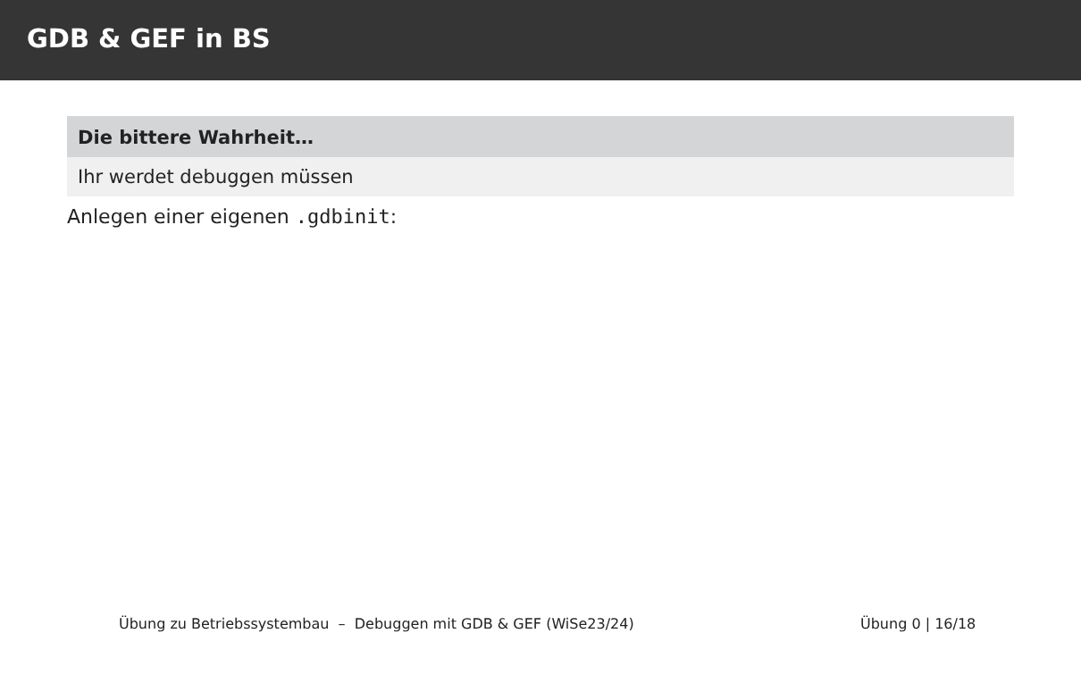GDB & GEF in BS
Die bittere Wahrheit…
Ihr werdet debuggen müssen
Anlegen einer eigenen .gdbinit:
Übung zu Betriebssystembau – Debuggen mit GDB & GEF (WiSe23/24) Übung 0 | 16/18